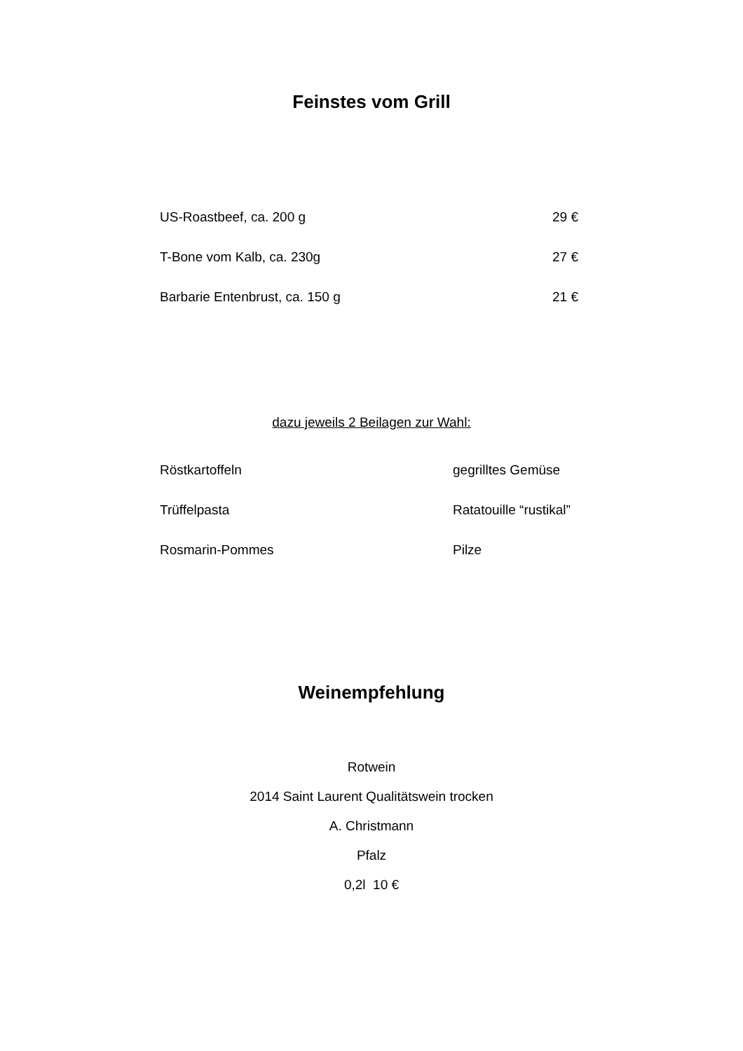Feinstes vom Grill
US-Roastbeef, ca. 200 g 29 €
T-Bone vom Kalb, ca. 230g 27 €
Barbarie Entenbrust, ca. 150 g 21 €
dazu jeweils 2 Beilagen zur Wahl:
Röstkartoffeln gegrilltes Gemüse
Trüffelpasta Ratatouille “rustikal”
Rosmarin-Pommes Pilze
Weinempfehlung
Rotwein
2014 Saint Laurent Qualitätswein trocken
A. Christmann
Pfalz
0,2l 10 €